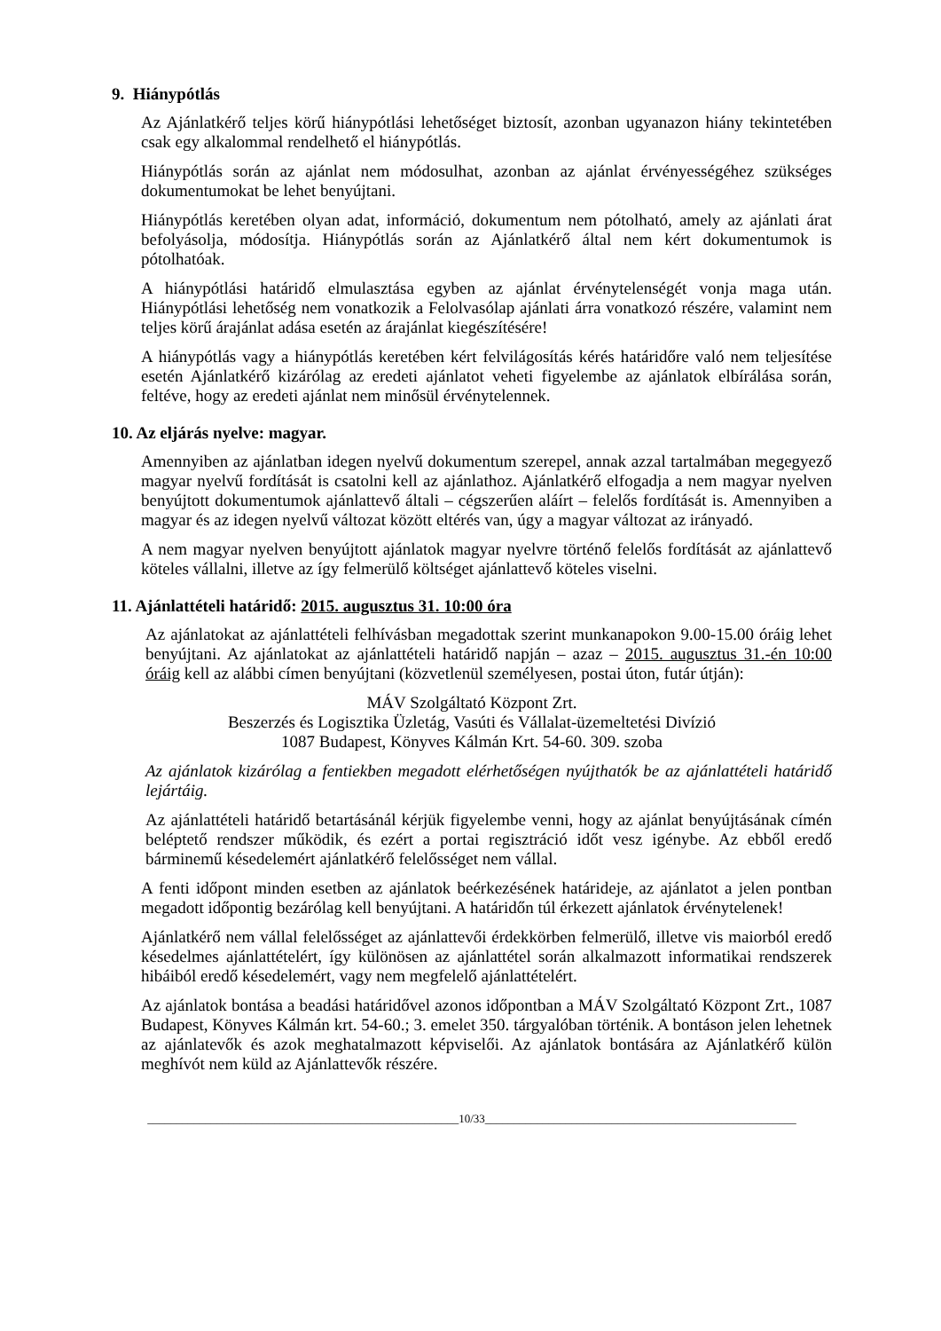9. Hiánypótlás
Az Ajánlatkérő teljes körű hiánypótlási lehetőséget biztosít, azonban ugyanazon hiány tekintetében csak egy alkalommal rendelhető el hiánypótlás.
Hiánypótlás során az ajánlat nem módosulhat, azonban az ajánlat érvényességéhez szükséges dokumentumokat be lehet benyújtani.
Hiánypótlás keretében olyan adat, információ, dokumentum nem pótolható, amely az ajánlati árat befolyásolja, módosítja. Hiánypótlás során az Ajánlatkérő által nem kért dokumentumok is pótolhatóak.
A hiánypótlási határidő elmulasztása egyben az ajánlat érvénytelenségét vonja maga után. Hiánypótlási lehetőség nem vonatkozik a Felolvasólap ajánlati árra vonatkozó részére, valamint nem teljes körű árajánlat adása esetén az árajánlat kiegészítésére!
A hiánypótlás vagy a hiánypótlás keretében kért felvilágosítás kérés határidőre való nem teljesítése esetén Ajánlatkérő kizárólag az eredeti ajánlatot veheti figyelembe az ajánlatok elbírálása során, feltéve, hogy az eredeti ajánlat nem minősül érvénytelennek.
10. Az eljárás nyelve: magyar.
Amennyiben az ajánlatban idegen nyelvű dokumentum szerepel, annak azzal tartalmában megegyező magyar nyelvű fordítását is csatolni kell az ajánlathoz. Ajánlatkérő elfogadja a nem magyar nyelven benyújtott dokumentumok ajánlattevő általi – cégszerűen aláírt – felelős fordítását is. Amennyiben a magyar és az idegen nyelvű változat között eltérés van, úgy a magyar változat az irányadó.
A nem magyar nyelven benyújtott ajánlatok magyar nyelvre történő felelős fordítását az ajánlattevő köteles vállalni, illetve az így felmerülő költséget ajánlattevő köteles viselni.
11. Ajánlattételi határidő: 2015. augusztus 31. 10:00 óra
Az ajánlatokat az ajánlattételi felhívásban megadottak szerint munkanapokon 9.00-15.00 óráig lehet benyújtani. Az ajánlatokat az ajánlattételi határidő napján – azaz – 2015. augusztus 31.-én 10:00 óráig kell az alábbi címen benyújtani (közvetlenül személyesen, postai úton, futár útján):
MÁV Szolgáltató Központ Zrt.
Beszerzés és Logisztika Üzletág, Vasúti és Vállalat-üzemeltetési Divízió
1087 Budapest, Könyves Kálmán Krt. 54-60. 309. szoba
Az ajánlatok kizárólag a fentiekben megadott elérhetőségen nyújthatók be az ajánlattételi határidő lejártáig.
Az ajánlattételi határidő betartásánál kérjük figyelembe venni, hogy az ajánlat benyújtásának címén beléptető rendszer működik, és ezért a portai regisztráció időt vesz igénybe. Az ebből eredő bárminemű késedelemért ajánlatkérő felelősséget nem vállal.
A fenti időpont minden esetben az ajánlatok beérkezésének határideje, az ajánlatot a jelen pontban megadott időpontig bezárólag kell benyújtani. A határidőn túl érkezett ajánlatok érvénytelenek!
Ajánlatkérő nem vállal felelősséget az ajánlattevői érdekkörben felmerülő, illetve vis maiorból eredő késedelmes ajánlattételért, így különösen az ajánlattétel során alkalmazott informatikai rendszerek hibáiból eredő késedelemért, vagy nem megfelelő ajánlattételért.
Az ajánlatok bontása a beadási határidővel azonos időpontban a MÁV Szolgáltató Központ Zrt., 1087 Budapest, Könyves Kálmán krt. 54-60.; 3. emelet 350. tárgyalóban történik. A bontáson jelen lehetnek az ajánlatevők és azok meghatalmazott képviselői. Az ajánlatok bontására az Ajánlatkérő külön meghívót nem küld az Ajánlattevők részére.
______________________________________________________10/33______________________________________________________